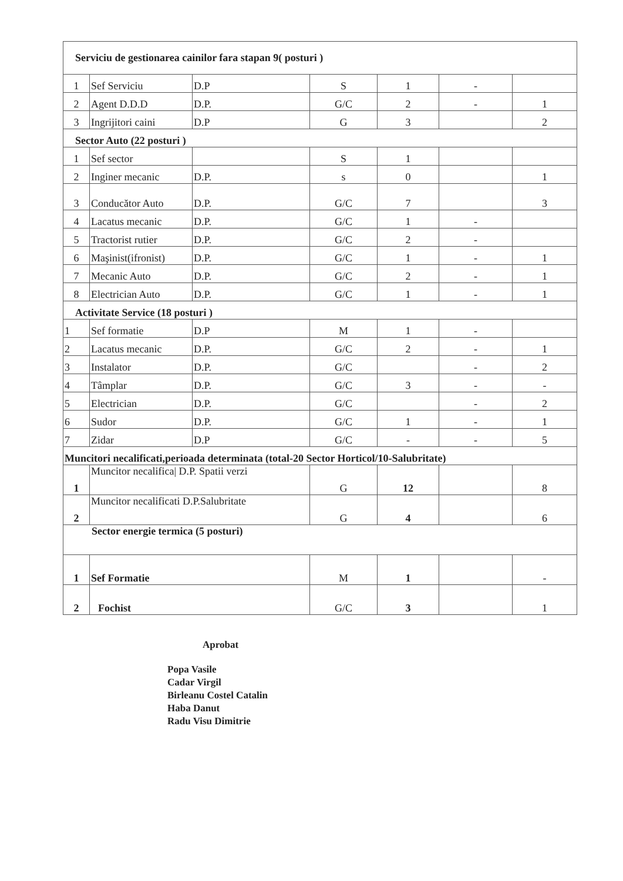| Serviciu de gestionarea cainilor fara stapan 9( posturi ) | | | | | | |
| 1 | Sef Serviciu | D.P | S | 1 | - | |
| 2 | Agent D.D.D | D.P. | G/C | 2 | - | 1 |
| 3 | Ingrijitori caini | D.P | G | 3 | | 2 |
| Sector Auto (22 posturi ) | | | | | | |
| 1 | Sef sector | | S | 1 | | |
| 2 | Inginer mecanic | D.P. | s | 0 | | 1 |
| 3 | Conducător Auto | D.P. | G/C | 7 | | 3 |
| 4 | Lacatus mecanic | D.P. | G/C | 1 | - | |
| 5 | Tractorist rutier | D.P. | G/C | 2 | - | |
| 6 | Maşinist(ifronist) | D.P. | G/C | 1 | - | 1 |
| 7 | Mecanic Auto | D.P. | G/C | 2 | - | 1 |
| 8 | Electrician Auto | D.P. | G/C | 1 | - | 1 |
| Activitate Service (18 posturi ) | | | | | | |
| 1 | Sef formatie | D.P | M | 1 | - | |
| 2 | Lacatus mecanic | D.P. | G/C | 2 | - | 1 |
| 3 | Instalator | D.P. | G/C | | - | 2 |
| 4 | Tâmplar | D.P. | G/C | 3 | - | - |
| 5 | Electrician | D.P. | G/C | | - | 2 |
| 6 | Sudor | D.P. | G/C | 1 | - | 1 |
| 7 | Zidar | D.P | G/C | - | - | 5 |
| Muncitori necalificati,perioada determinata (total-20 Sector Horticol/10-Salubritate) | | | | | | |
| 1 | Muncitor necalifica/ D.P. Spatii verzi | | G | 12 | | 8 |
| 2 | Muncitor necalificati D.P.Salubritate | | G | 4 | | 6 |
| Sector energie termica (5 posturi) | | | | | | |
| 1 | Sef Formatie | | M | 1 | | - |
| 2 | Fochist | | G/C | 3 | | 1 |
Aprobat
Popa Vasile
Cadar Virgil
Birleanu Costel Catalin
Haba Danut
Radu Visu Dimitrie